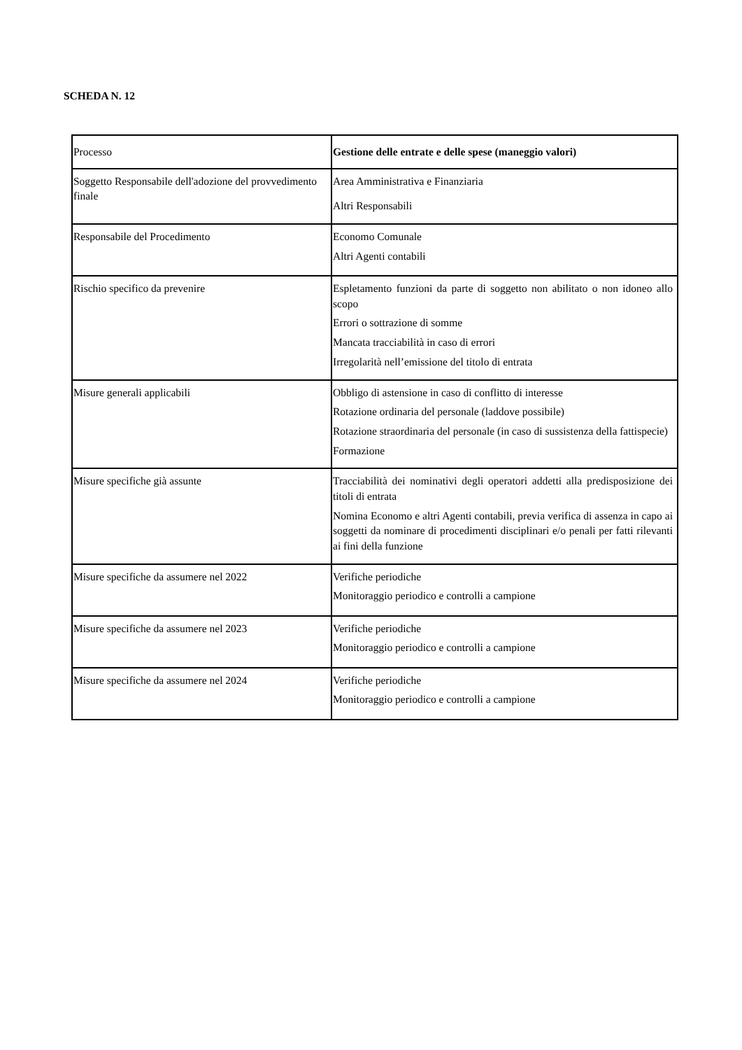SCHEDA N. 12
| Processo | Gestione delle entrate e delle spese (maneggio valori) |
| Soggetto Responsabile dell'adozione del provvedimento finale | Area Amministrativa e Finanziaria Altri Responsabili |
| Responsabile del Procedimento | Economo Comunale Altri Agenti contabili |
| Rischio specifico da prevenire | Espletamento funzioni da parte di soggetto non abilitato o non idoneo allo scopo Errori o sottrazione di somme Mancata tracciabilità in caso di errori Irregolarità nell’emissione del titolo di entrata |
| Misure generali applicabili | Obbligo di astensione in caso di conflitto di interesse Rotazione ordinaria del personale (laddove possibile) Rotazione straordinaria del personale (in caso di sussistenza della fattispecie) Formazione |
| Misure specifiche già assunte | Tracciabilità dei nominativi degli operatori addetti alla predisposizione dei titoli di entrata Nomina Economo e altri Agenti contabili, previa verifica di assenza in capo ai soggetti da nominare di procedimenti disciplinari e/o penali per fatti rilevanti ai fini della funzione |
| Misure specifiche da assumere nel 2022 | Verifiche periodiche Monitoraggio periodico e controlli a campione |
| Misure specifiche da assumere nel 2023 | Verifiche periodiche Monitoraggio periodico e controlli a campione |
| Misure specifiche da assumere nel 2024 | Verifiche periodiche Monitoraggio periodico e controlli a campione |